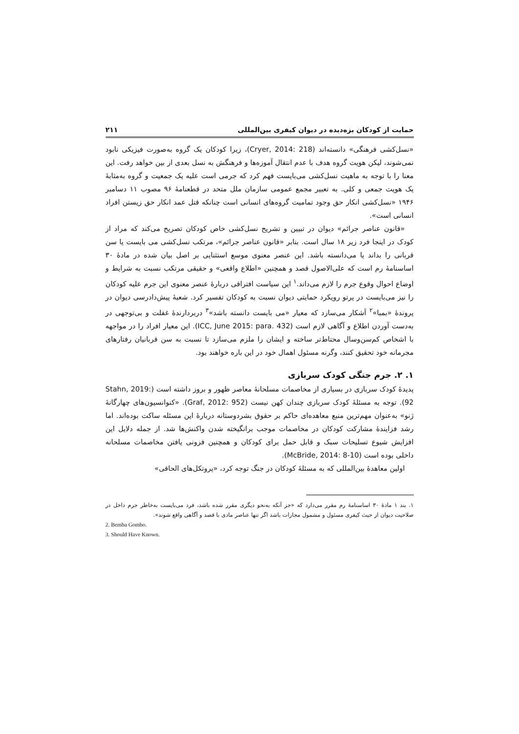حمایت از کودکان بزه‌دیده در دیوان کیفری بین‌المللی ۲۱۱
«نسل‌کشی فرهنگی» دانسته‌اند (Cryer, 2014: 218)، زیرا کودکان یک گروه به‌صورت فیزیکی نابود نمی‌شوند، لیکن هویت گروه هدف با عدم انتقال آموزه‌ها و فرهنگش به نسل بعدی از بین خواهد رفت. این معنا را با توجه به ماهیت نسل‌کشی می‌بایست فهم کرد که جرمی است علیه یک جمعیت و گروه به‌مثابهٔ یک هویت جمعی و کلی. به تعبیر مجمع عمومی سازمان ملل متحد در قطعنامهٔ ۹۶ مصوب ۱۱ دسامبر ۱۹۴۶ «نسل‌کشی انکار حق وجود تمامیت گروه‌های انسانی است چنانکه قتل عمد انکار حق زیستن افراد انسانی است».
«قانون عناصر جرائم» دیوان در تبیین و تشریح نسل‌کشی خاص کودکان تصریح می‌کند که مراد از کودک در اینجا فرد زیر ۱۸ سال است. بنابر «قانون عناصر جرائم»، مرتکب نسل‌کشی می بایست یا سن قربانی را بداند یا می‌دانسته باشد. این عنصر معنوی موسع استثنایی بر اصل بیان شده در مادهٔ ۳۰ اساسنامهٔ رم است که علی‌الاصول قصد و همچنین «اطلاع واقعی» و حقیقی مرتکب نسبت به شرایط و اوضاع احوال وقوع جرم را لازم می‌داند.<sup>۱</sup> این سیاست افتراقی دربارهٔ عنصر معنوی این جرم علیه کودکان را نیز می‌بایست در پرتو رویکرد حمایتی دیوان نسبت به کودکان تفسیر کرد. شعبهٔ پیش‌دادرسی دیوان در پروندهٔ «بمبا»<sup>۲</sup> آشکار می‌سازد که معیار «می بایست دانسته باشد»<sup>۳</sup> دربردارندهٔ غفلت و بی‌توجهی در به‌دست آوردن اطلاع و آگاهی لازم است (ICC, June 2015: para. 432). این معیار افراد را در مواجهه با اشخاص کم‌سن‌وسال محتاط‌تر ساخته و ایشان را ملزم می‌سازد تا نسبت به سن قربانیان رفتارهای مجرمانه خود تحقیق کنند، وگرنه مسئول اهمال خود در این باره خواهند بود.
۱. ۲. جرم جنگی کودک سربازی
پدیدهٔ کودک سربازی در بسیاری از مخاصمات مسلحانهٔ معاصر ظهور و بروز داشته است (Stahn, 2019: 92). توجه به مسئلهٔ کودک سربازی چندان کهن نیست (Graf, 2012: 952). «کنوانسیون‌های چهارگانهٔ ژنو» به‌عنوان مهم‌ترین منبع معاهده‌ای حاکم بر حقوق بشردوستانه دربارهٔ این مسئله ساکت بوده‌اند. اما رشد فزایندهٔ مشارکت کودکان در مخاصمات موجب برانگیخته شدن واکنش‌ها شد. از جمله دلایل این افزایش شیوع تسلیحات سبک و قابل حمل برای کودکان و همچنین فزونی یافتن مخاصمات مسلحانه داخلی بوده است (McBride, 2014: 8-10).
اولین معاهدهٔ بین‌المللی که به مسئلهٔ کودکان در جنگ توجه کرد، «پروتکل‌های الحاقی»
۱. بند ۱ مادهٔ ۳۰ اساسنامهٔ رم مقرر می‌دارد که «جز آنکه به‌نحو دیگری مقرر شده باشد، فرد می‌بایست به‌خاطر جرم داخل در صلاحیت دیوان از حیث کیفری مسئول و مشمول مجازات باشد اگر تنها عناصر مادی با قصد و آگاهی واقع شوند».
2. Bemba Gombo.
3. Should Have Known.